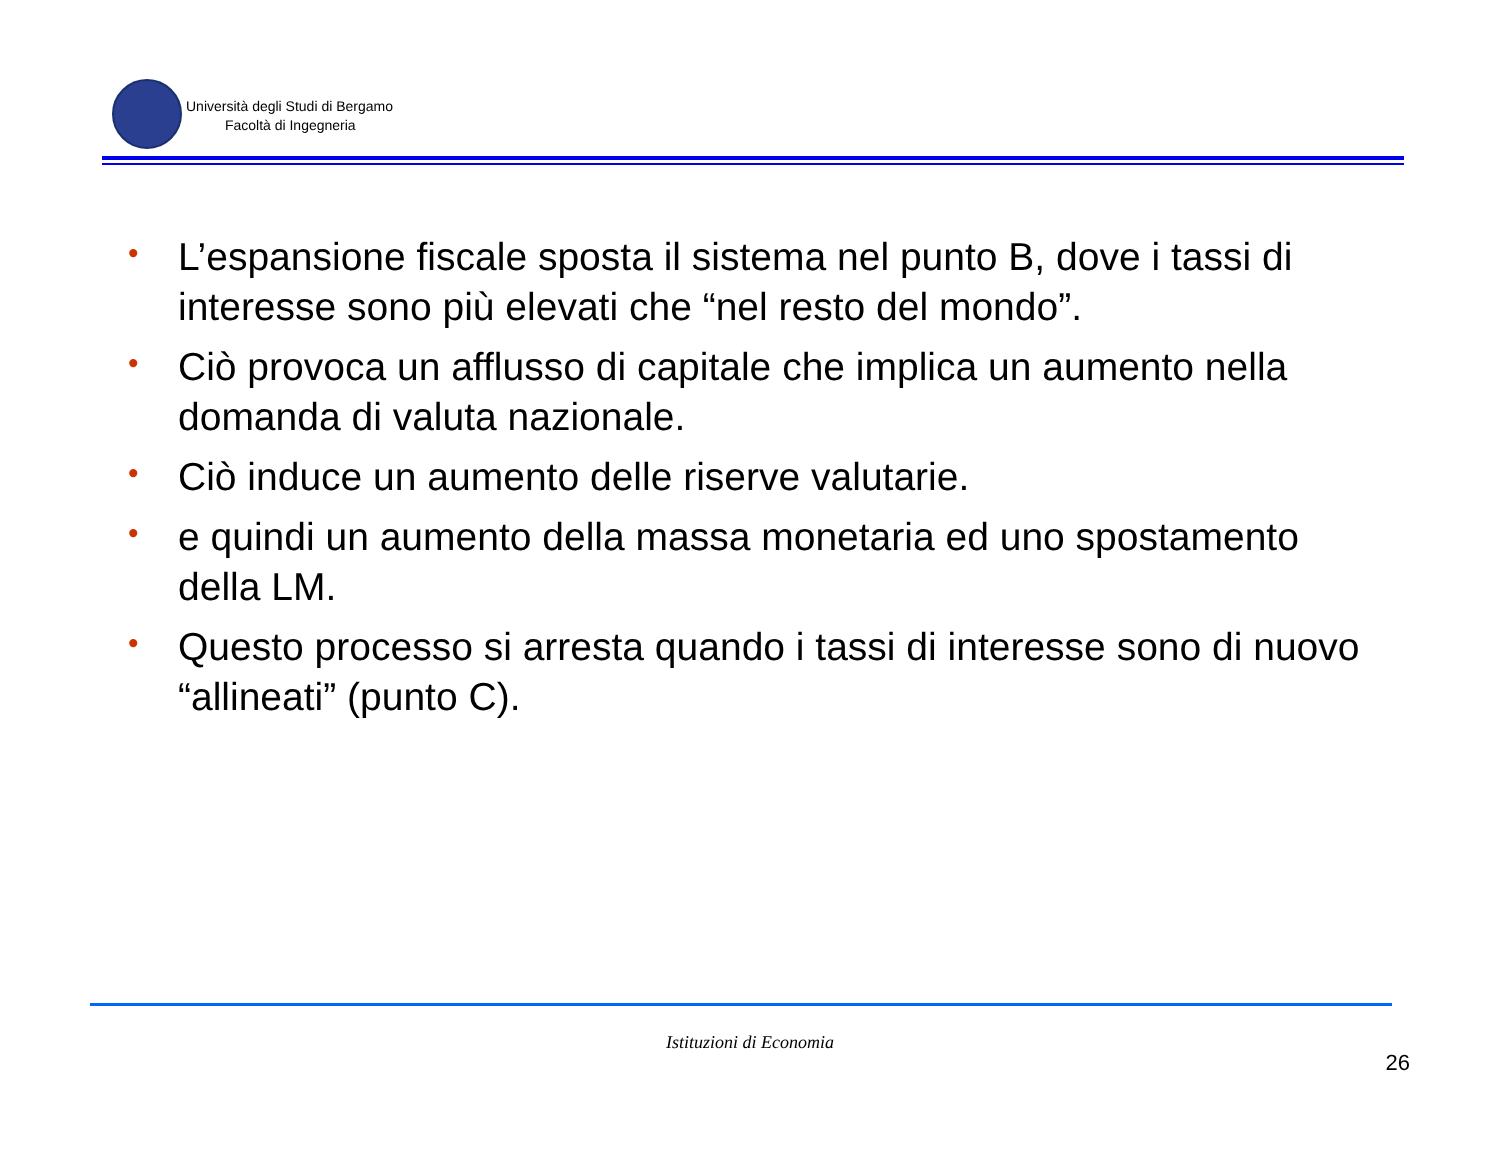Università degli Studi di Bergamo
Facoltà di Ingegneria
• L’espansione fiscale sposta il sistema nel punto B, dove i tassi di interesse sono più elevati che “nel resto del mondo”.
• Ciò provoca un afflusso di capitale che implica un aumento nella domanda di valuta nazionale.
• Ciò induce un aumento delle riserve valutarie.
• e quindi un aumento della massa monetaria ed uno spostamento della LM.
• Questo processo si arresta quando i tassi di interesse sono di nuovo “allineati” (punto C).
Istituzioni di Economia
26